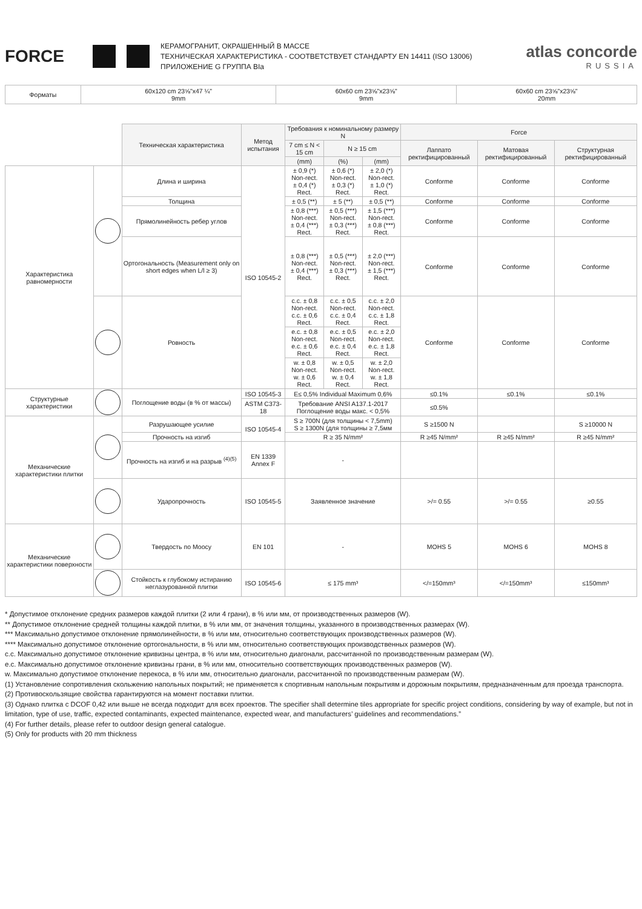FORCE
КЕРАМОГРАНИТ, ОКРАШЕННЫЙ В МАССЕ
ТЕХНИЧЕСКАЯ ХАРАКТЕРИСТИКА - СООТВЕТСТВУЕТ СТАНДАРТУ EN 14411 (ISO 13006)
ПРИЛОЖЕНИЕ G ГРУППА BIa
atlas concorde
RUSSIA
| Форматы | 60x120 cm 23⅝"x47 ¼" 9mm | 60x60 cm 23⅝"x23⅝" 9mm | 60x60 cm 23⅝"x23⅝" 20mm |
| | | Техническая характеристика | Метод испытания | Требования к номинальному размеру N | | | Force | | |
| | | | | 7 cm ≤ N < 15 cm | N ≥ 15 cm | | Лаппато ректифицированный | Матовая ректифицированный | Структурная ректифицированный |
| | | | | (mm) | (%) | (mm) | | | |
| Характеристика равномерности | | Длина и ширина | ISO 10545-2 | ± 0,9 (*) Non-rect. ± 0,4 (*) Rect. | ± 0,6 (*) Non-rect. ± 0,3 (*) Rect. | ± 2,0 (*) Non-rect. ± 1,0 (*) Rect. | Conforme | Conforme | Conforme |
| | | Толщина | | ± 0,5 (**) | ± 5 (**) | ± 0,5 (**) | Conforme | Conforme | Conforme |
| | | Прямолинейность ребер углов | | ± 0,8 (***) Non-rect. ± 0,4 (***) Rect. | ± 0,5 (***) Non-rect. ± 0,3 (***) Rect. | ± 1,5 (***) Non-rect. ± 0,8 (***) Rect. | Conforme | Conforme | Conforme |
| | | Ортогональность (Measurement only on short edges when L/l ≥ 3) | | ± 0,8 (***) Non-rect. ± 0,4 (***) Rect. | ± 0,5 (***) Non-rect. ± 0,3 (***) Rect. | ± 2,0 (***) Non-rect. ± 1,5 (***) Rect. | Conforme | Conforme | Conforme |
| | | Ровность | | c.c. ± 0,8 Non-rect. c.c. ± 0,6 Rect. | c.c. ± 0,5 Non-rect. c.c. ± 0,4 Rect. | c.c. ± 2,0 Non-rect. c.c. ± 1,8 Rect. | Conforme | Conforme | Conforme |
| | | | | e.c. ± 0,8 Non-rect. e.c. ± 0,6 Rect. | e.c. ± 0,5 Non-rect. e.c. ± 0,4 Rect. | e.c. ± 2,0 Non-rect. e.c. ± 1,8 Rect. | | | |
| | | | | w. ± 0,8 Non-rect. w. ± 0,6 Rect. | w. ± 0,5 Non-rect. w. ± 0,4 Rect. | w. ± 2,0 Non-rect. w. ± 1,8 Rect. | | | |
| Структурные характеристики | | Поглощение воды (в % от массы) | ISO 10545-3 | E≤ 0,5% Individual Maximum 0,6% | | | ≤0.1% | ≤0.1% | ≤0.1% |
| | | | ASTM C373-18 | Требование ANSI A137.1-2017 Поглощение воды макс. < 0,5% | | | ≤0.5% | | |
| Механические характеристики плитки | | Разрушающее усилие | ISO 10545-4 | S ≥ 700N (для толщины < 7,5mm) S ≥ 1300N (для толщины ≥ 7,5мм | | | S ≥1500 N | | S ≥10000 N |
| | | Прочность на изгиб | | R ≥ 35 N/mm² | | | R ≥45 N/mm² | R ≥45 N/mm² | R ≥45 N/mm² |
| | | Прочность на изгиб и на разрыв <sup>(4)(5)</sup> | EN 1339 Annex F | - | | | | | |
| | | Ударопрочность | ISO 10545-5 | Заявленное значение | | | >/= 0.55 | >/= 0.55 | ≥0.55 |
| Механические характеристики поверхности | | Твердость по Моосу | EN 101 | - | | | MOHS 5 | MOHS 6 | MOHS 8 |
| | | Стойкость к глубокому истиранию неглазурованной плитки | ISO 10545-6 | ≤ 175 mm³ | | | </=150mm³ | </=150mm³ | ≤150mm³ |
* Допустимое отклонение средних размеров каждой плитки (2 или 4 грани), в % или мм, от производственных размеров (W).
** Допустимое отклонение средней толщины каждой плитки, в % или мм, от значения толщины, указанного в производственных размерах (W).
*** Максимально допустимое отклонение прямолинейности, в % или мм, относительно соответствующих производственных размеров (W).
**** Максимально допустимое отклонение ортогональности, в % или мм, относительно соответствующих производственных размеров (W).
c.c. Максимально допустимое отклонение кривизны центра, в % или мм, относительно диагонали, рассчитанной по производственным размерам (W).
e.c. Максимально допустимое отклонение кривизны грани, в % или мм, относительно соответствующих производственных размеров (W).
w. Максимально допустимое отклонение перекоса, в % или мм, относительно диагонали, рассчитанной по производственным размерам (W).
(1) Установление сопротивления скольжению напольных покрытий; не применяется к спортивным напольным покрытиям и дорожным покрытиям, предназначенным для проезда транспорта.
(2) Противоскользящие свойства гарантируются на момент поставки плитки.
(3) Однако плитка с DCOF 0,42 или выше не всегда подходит для всех проектов. The specifier shall determine tiles appropriate for specific project conditions, considering by way of example, but not in limitation, type of use, traffic, expected contaminants, expected maintenance, expected wear, and manufacturers’ guidelines and recommendations.”
(4) For further details, please refer to outdoor design general catalogue.
(5) Only for products with 20 mm thickness